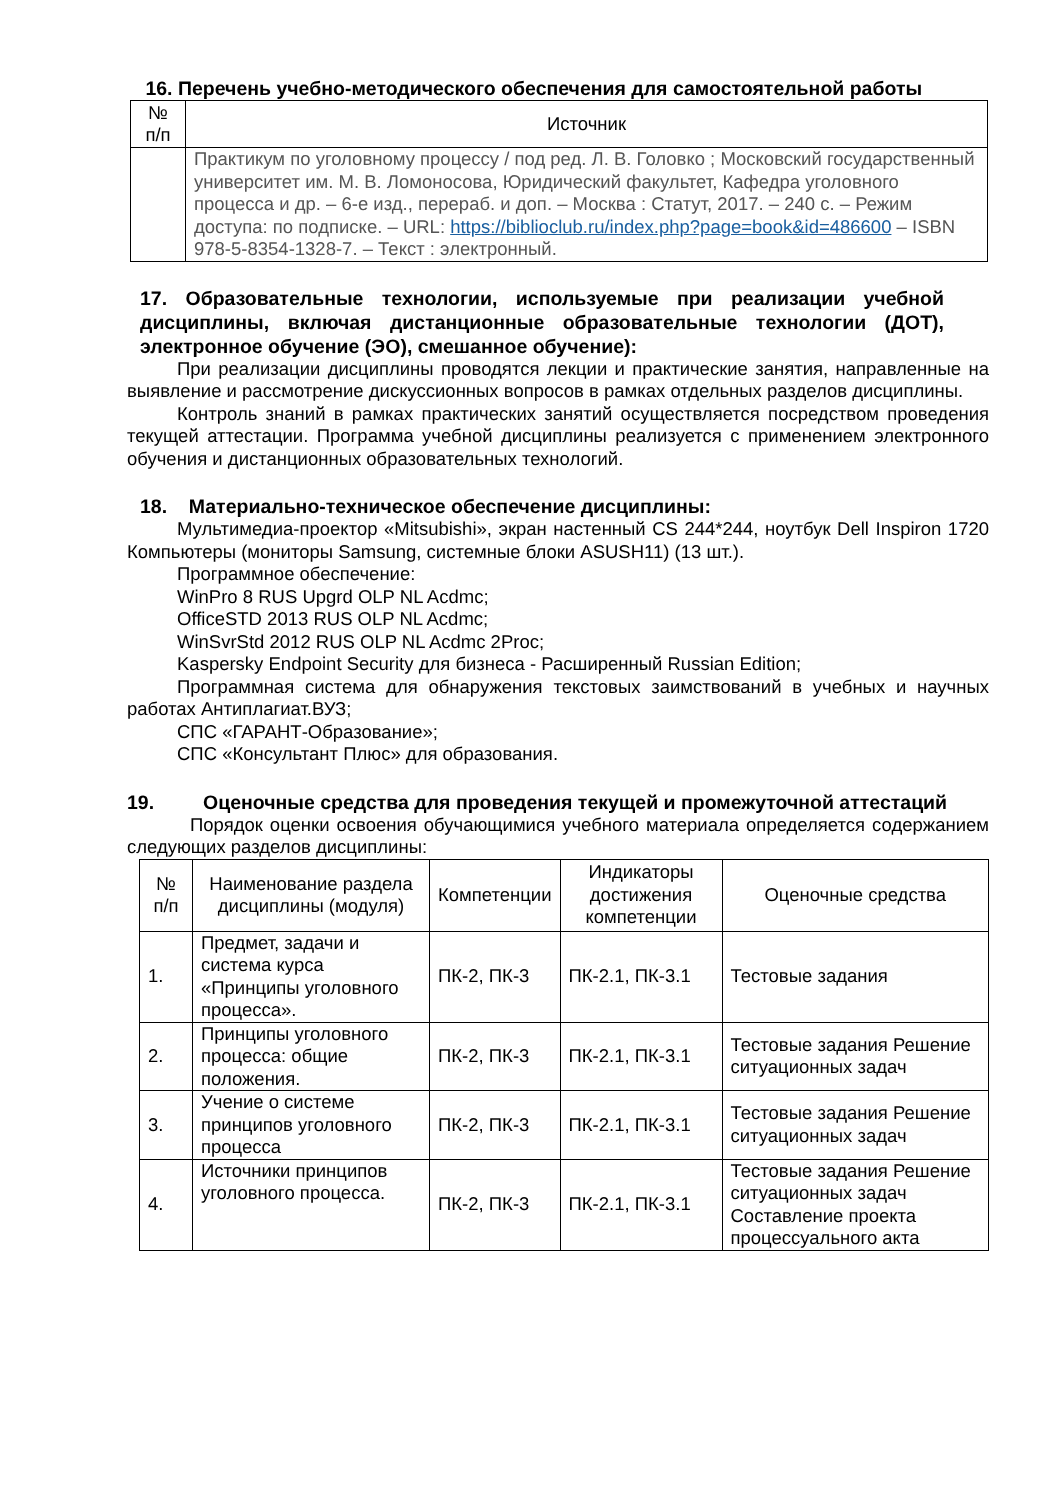16. Перечень учебно-методического обеспечения для самостоятельной работы
| № п/п | Источник |
| --- | --- |
| | Практикум по уголовному процессу / под ред. Л. В. Головко ; Московский государственный университет им. М. В. Ломоносова, Юридический факультет, Кафедра уголовного процесса и др. – 6-е изд., перераб. и доп. – Москва : Статут, 2017. – 240 с. – Режим доступа: по подписке. – URL: https://biblioclub.ru/index.php?page=book&id=486600 – ISBN 978-5-8354-1328-7. – Текст : электронный. |
17. Образовательные технологии, используемые при реализации учебной дисциплины, включая дистанционные образовательные технологии (ДОТ), электронное обучение (ЭО), смешанное обучение):
При реализации дисциплины проводятся лекции и практические занятия, направленные на выявление и рассмотрение дискуссионных вопросов в рамках отдельных разделов дисциплины.
Контроль знаний в рамках практических занятий осуществляется посредством проведения текущей аттестации. Программа учебной дисциплины реализуется с применением электронного обучения и дистанционных образовательных технологий.
18. Материально-техническое обеспечение дисциплины:
Мультимедиа-проектор «Mitsubishi», экран настенный CS 244*244, ноутбук Dell Inspiron 1720 Компьютеры (мониторы Samsung, системные блоки ASUSH11) (13 шт.).
Программное обеспечение:
WinPro 8 RUS Upgrd OLP NL Acdmc;
OfficeSTD 2013 RUS OLP NL Acdmc;
WinSvrStd 2012 RUS OLP NL Acdmc 2Proc;
Kaspersky Endpoint Security для бизнеса - Расширенный Russian Edition;
Программная система для обнаружения текстовых заимствований в учебных и научных работах Антиплагиат.ВУЗ;
СПС «ГАРАНТ-Образование»;
СПС «Консультант Плюс» для образования.
19. Оценочные средства для проведения текущей и промежуточной аттестаций
Порядок оценки освоения обучающимися учебного материала определяется содержанием следующих разделов дисциплины:
| № п/п | Наименование раздела дисциплины (модуля) | Компетенции | Индикаторы достижения компетенции | Оценочные средства |
| --- | --- | --- | --- | --- |
| 1. | Предмет, задачи и система курса «Принципы уголовного процесса». | ПК-2, ПК-3 | ПК-2.1, ПК-3.1 | Тестовые задания |
| 2. | Принципы уголовного процесса: общие положения. | ПК-2, ПК-3 | ПК-2.1, ПК-3.1 | Тестовые задания Решение ситуационных задач |
| 3. | Учение о системе принципов уголовного процесса | ПК-2, ПК-3 | ПК-2.1, ПК-3.1 | Тестовые задания Решение ситуационных задач |
| 4. | Источники принципов уголовного процесса. | ПК-2, ПК-3 | ПК-2.1, ПК-3.1 | Тестовые задания Решение ситуационных задач Составление проекта процессуального акта |